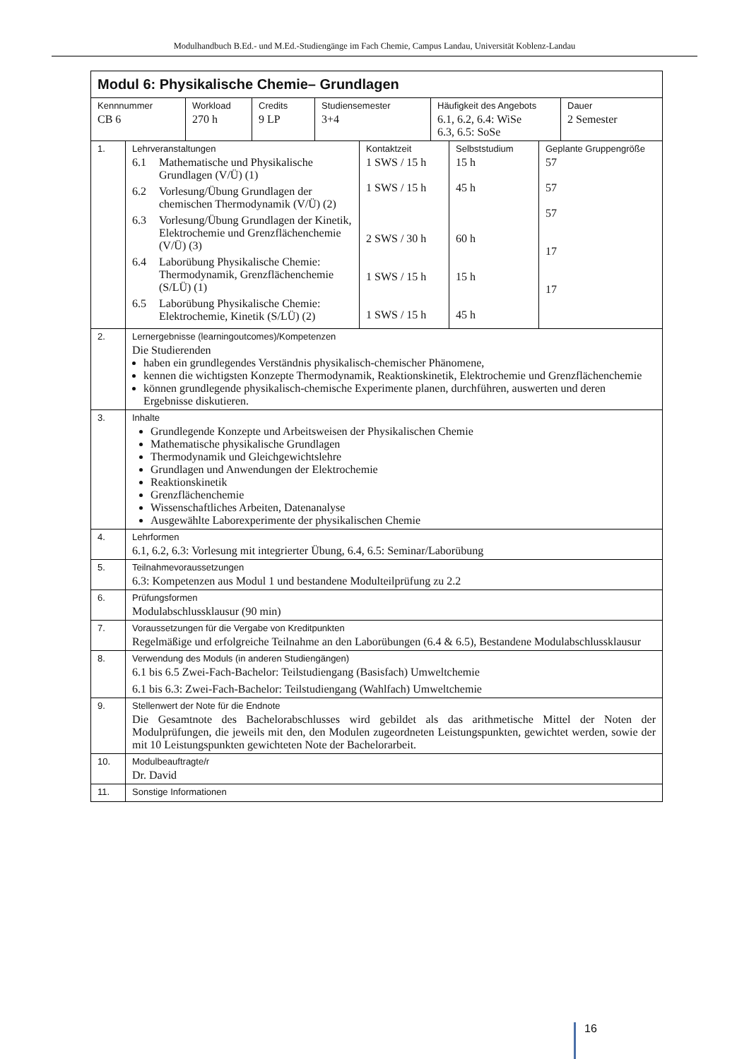Modulhandbuch B.Ed.- und M.Ed.-Studiengänge im Fach Chemie, Campus Landau, Universität Koblenz-Landau
| Modul 6: Physikalische Chemie– Grundlagen | |
| / Kennnummer CB 6 / Workload 270 h / Credits 9 LP / Studiensemester 3+4 / Häufigkeit des Angebots 6.1, 6.2, 6.4: WiSe 6.3, 6.5: SoSe / Dauer 2 Semester / | |
| 1. | / Lehrveranstaltungen 6.1 Mathematische und Physikalische Grundlagen (V/Ü) (1) 6.2 Vorlesung/Übung Grundlagen der chemischen Thermodynamik (V/Ü) (2) 6.3 Vorlesung/Übung Grundlagen der Kinetik, Elektrochemie und Grenz­flächenchemie (V/Ü) (3) 6.4 Laborübung Physikalische Chemie: Thermodynamik, Grenzflächenche­mie (S/LÜ) (1) 6.5 Laborübung Physikalische Chemie: Elektrochemie, Kinetik (S/LÜ) (2) / Kontaktzeit 1 SWS / 15 h 1 SWS / 15 h 2 SWS / 30 h 1 SWS / 15 h 1 SWS / 15 h / Selbststudium 15 h 45 h 60 h 15 h 45 h / Geplante Gruppengröße 57 57 57 17 17 / |
| 2. | Lernergebnisse (learningoutcomes)/Kompetenzen Die Studierenden haben ein grundlegendes Verständnis physikalisch-chemischer Phänomene, kennen die wichtigsten Konzepte Thermodynamik, Reaktionskinetik, Elektrochemie und Grenzflä­chenchemie können grundlegende physikalisch-chemische Experimente planen, durchführen, auswerten und deren Ergebnisse diskutieren. |
| 3. | Inhalte Grundlegende Konzepte und Arbeitsweisen der Physikalischen Chemie Mathematische physikalische Grundlagen Thermodynamik und Gleichgewichtslehre Grundlagen und Anwendungen der Elektrochemie Reaktionskinetik Grenzflächenchemie Wissenschaftliches Arbeiten, Datenanalyse Ausgewählte Laborexperimente der physikalischen Chemie |
| 4. | Lehrformen 6.1, 6.2, 6.3: Vorlesung mit integrierter Übung, 6.4, 6.5: Seminar/Laborübung |
| 5. | Teilnahmevoraussetzungen 6.3: Kompetenzen aus Modul 1 und bestandene Modulteilprüfung zu 2.2 |
| 6. | Prüfungsformen Modulabschlussklausur (90 min) |
| 7. | Voraussetzungen für die Vergabe von Kreditpunkten Regelmäßige und erfolgreiche Teilnahme an den Laborübungen (6.4 & 6.5), Bestandene Modulab­schlussklausur |
| 8. | Verwendung des Moduls (in anderen Studiengängen) 6.1 bis 6.5 Zwei-Fach-Bachelor: Teilstudiengang (Basisfach) Umweltchemie 6.1 bis 6.3: Zwei-Fach-Bachelor: Teilstudiengang (Wahlfach) Umweltchemie |
| 9. | Stellenwert der Note für die Endnote Die Gesamtnote des Bachelorabschlusses wird gebildet als das arithmetische Mittel der Noten der Modulprüfungen, die jeweils mit den, den Modulen zugeordneten Leistungspunkten, gewichtet wer­den, sowie der mit 10 Leistungspunkten gewichteten Note der Bachelorarbeit. |
| 10. | Modulbeauftragte/r Dr. David |
| 11. | Sonstige Informationen |
16